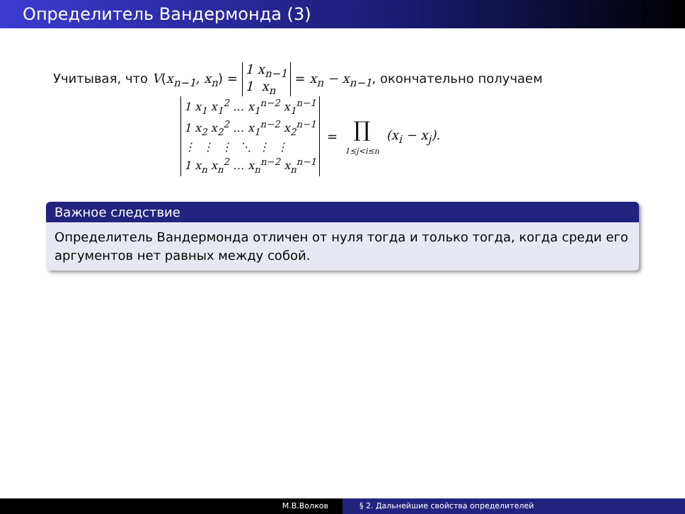Определитель Вандермонда (3)
Учитывая, что V(x<sub>n−1</sub>, x<sub>n</sub>) = 1 x<sub>n−1</sub>
1 x<sub>n</sub> = x<sub>n</sub> − x<sub>n−1</sub>, окончательно получаем
1 x<sub>1</sub> x<sub>1</sub><sup>2</sup> … x<sub>1</sub><sup>n−2</sup> x<sub>1</sub><sup>n−1</sup>
1 x<sub>2</sub> x<sub>2</sub><sup>2</sup> … x<sub>1</sub><sup>n−2</sup> x<sub>2</sub><sup>n−1</sup>
⋮ ⋮ ⋮ ⋱ ⋮ ⋮
1 x<sub>n</sub> x<sub>n</sub><sup>2</sup> … x<sub>n</sub><sup>n−2</sup> x<sub>n</sub><sup>n−1</sup> = ∏
1≤j<i≤n (x<sub>i</sub> − x<sub>j</sub>).
Важное следствие
Определитель Вандермонда отличен от нуля тогда и только тогда, когда среди его аргументов нет равных между собой.
М.В.Волков § 2. Дальнейшие свойства определителей